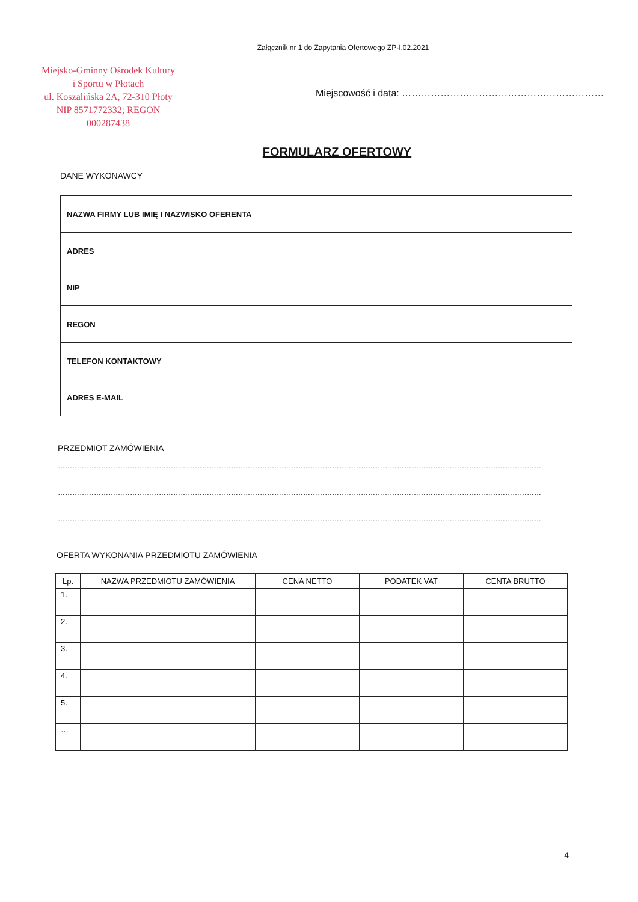Załącznik nr 1 do Zapytania Ofertowego ZP-I.02.2021
Miejsko-Gminny Ośrodek Kultury
i Sportu w Płotach
ul. Koszalińska 2A, 72-310 Płoty
NIP 8571772332; REGON 000287438
Miejscowość i data: ………………………………………………………
FORMULARZ OFERTOWY
DANE WYKONAWCY
| NAZWA FIRMY LUB IMIĘ I NAZWISKO OFERENTA | |
| ADRES | |
| NIP | |
| REGON | |
| TELEFON KONTAKTOWY | |
| ADRES E-MAIL | |
PRZEDMIOT ZAMÓWIENIA
…………………………………………………………………………………………………………………………………………………………………………………
…………………………………………………………………………………………………………………………………………………………………………………
…………………………………………………………………………………………………………………………………………………………………………………
OFERTA WYKONANIA PRZEDMIOTU ZAMÓWIENIA
| Lp. | NAZWA PRZEDMIOTU ZAMÓWIENIA | CENA NETTO | PODATEK VAT | CENTA BRUTTO |
| --- | --- | --- | --- | --- |
| 1. | | | | |
| 2. | | | | |
| 3. | | | | |
| 4. | | | | |
| 5. | | | | |
| … | | | | |
4